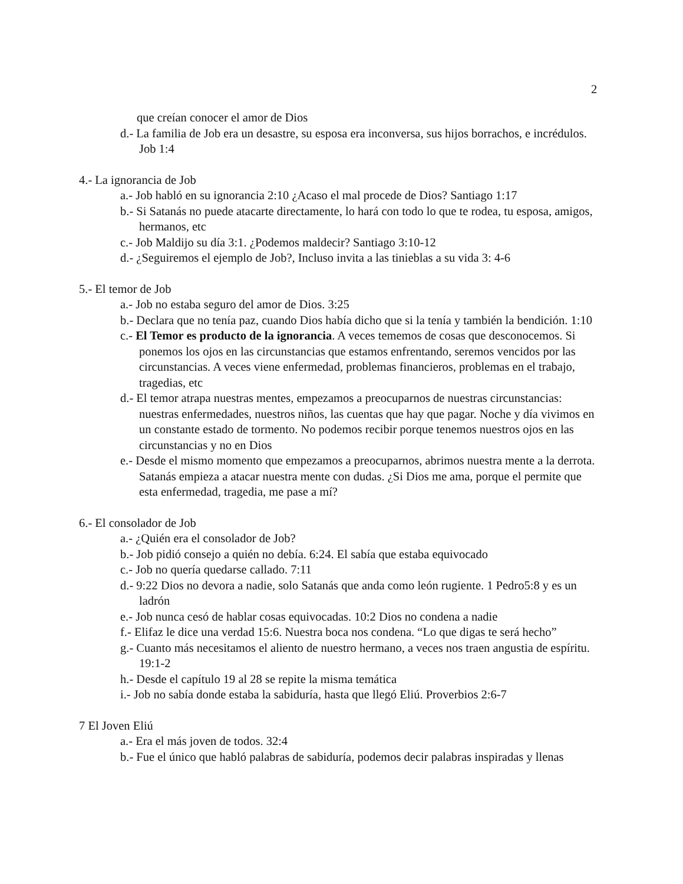2
que creían conocer el amor de Dios
d.- La familia de Job era un desastre, su esposa era inconversa, sus hijos borrachos, e incrédulos. Job 1:4
4.- La ignorancia de Job
a.- Job habló en su ignorancia 2:10 ¿Acaso el mal procede de Dios? Santiago 1:17
b.- Si Satanás no puede atacarte directamente, lo hará con todo lo que te rodea, tu esposa, amigos, hermanos, etc
c.- Job Maldijo su día 3:1. ¿Podemos maldecir? Santiago 3:10-12
d.- ¿Seguiremos el ejemplo de Job?, Incluso invita a las tinieblas a su vida 3: 4-6
5.- El temor de Job
a.- Job no estaba seguro del amor de Dios. 3:25
b.- Declara que no tenía paz, cuando Dios había dicho que si la tenía y también la bendición. 1:10
c.- El Temor es producto de la ignorancia. A veces tememos de cosas que desconocemos. Si ponemos los ojos en las circunstancias que estamos enfrentando, seremos vencidos por las circunstancias. A veces viene enfermedad, problemas financieros, problemas en el trabajo, tragedias, etc
d.- El temor atrapa nuestras mentes, empezamos a preocuparnos de nuestras circunstancias: nuestras enfermedades, nuestros niños, las cuentas que hay que pagar. Noche y día vivimos en un constante estado de tormento. No podemos recibir porque tenemos nuestros ojos en las circunstancias y no en Dios
e.- Desde el mismo momento que empezamos a preocuparnos, abrimos nuestra mente a la derrota. Satanás empieza a atacar nuestra mente con dudas. ¿Si Dios me ama, porque el permite que esta enfermedad, tragedia, me pase a mí?
6.- El consolador de Job
a.- ¿Quién era el consolador de Job?
b.- Job pidió consejo a quién no debía. 6:24. El sabía que estaba equivocado
c.- Job no quería quedarse callado. 7:11
d.- 9:22 Dios no devora a nadie, solo Satanás que anda como león rugiente. 1 Pedro5:8 y es un ladrón
e.- Job nunca cesó de hablar cosas equivocadas. 10:2 Dios no condena a nadie
f.- Elifaz le dice una verdad 15:6. Nuestra boca nos condena. “Lo que digas te será hecho”
g.- Cuanto más necesitamos el aliento de nuestro hermano, a veces nos traen angustia de espíritu. 19:1-2
h.- Desde el capítulo 19 al 28 se repite la misma temática
i.- Job no sabía donde estaba la sabiduría, hasta que llegó Eliú. Proverbios 2:6-7
7 El Joven Eliú
a.- Era el más joven de todos. 32:4
b.- Fue el único que habló palabras de sabiduría, podemos decir palabras inspiradas y llenas